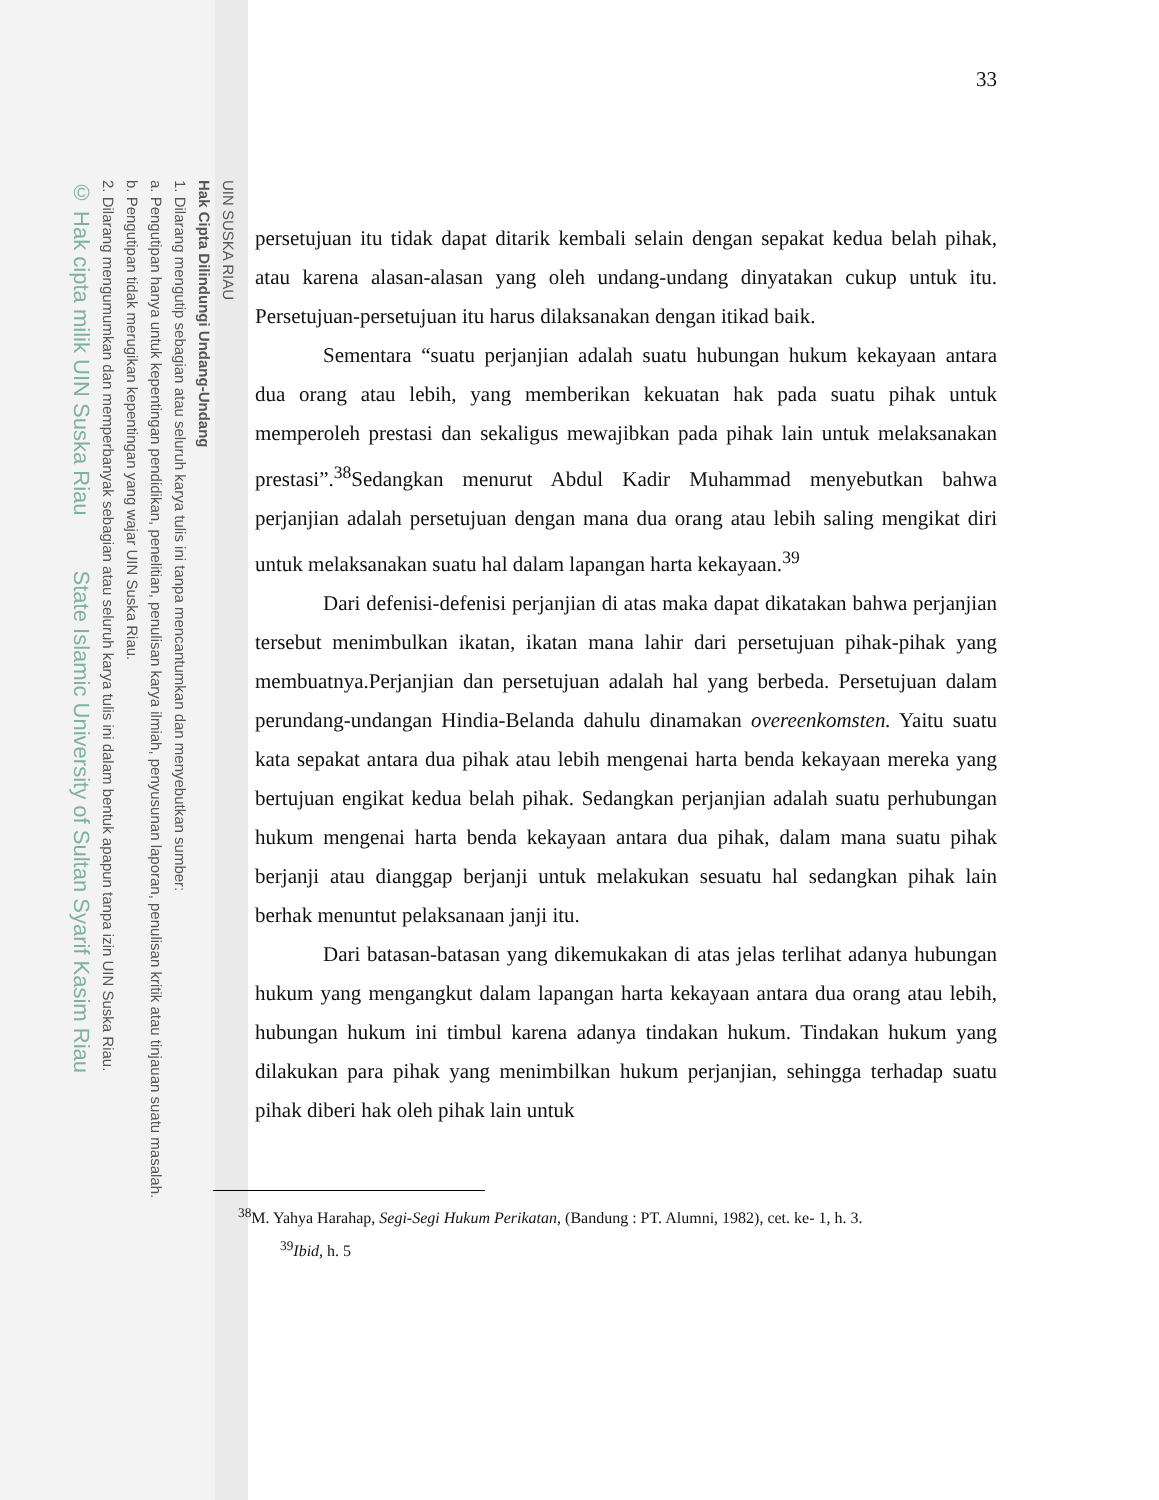UIN SUSKA RIAU
Hak Cipta Dilindungi Undang-Undang
1. Dilarang mengutip sebagian atau seluruh karya tulis ini tanpa mencantumkan dan menyebutkan sumber:
a. Pengutipan hanya untuk kepentingan pendidikan, penelitian, penulisan karya ilmiah, penyusunan laporan, penulisan kritik atau tinjauan suatu masalah.
b. Pengutipan tidak merugikan kepentingan yang wajar UIN Suska Riau.
2. Dilarang mengumumkan dan memperbanyak sebagian atau seluruh karya tulis ini dalam bentuk apapun tanpa izin UIN Suska Riau.
© Hak cipta milik UIN Suska Riau State Islamic University of Sultan Syarif Kasim Riau
33
persetujuan itu tidak dapat ditarik kembali selain dengan sepakat kedua belah pihak, atau karena alasan-alasan yang oleh undang-undang dinyatakan cukup untuk itu. Persetujuan-persetujuan itu harus dilaksanakan dengan itikad baik.
Sementara “suatu perjanjian adalah suatu hubungan hukum kekayaan antara dua orang atau lebih, yang memberikan kekuatan hak pada suatu pihak untuk memperoleh prestasi dan sekaligus mewajibkan pada pihak lain untuk melaksanakan prestasi”.<sup>38</sup>Sedangkan menurut Abdul Kadir Muhammad menyebutkan bahwa perjanjian adalah persetujuan dengan mana dua orang atau lebih saling mengikat diri untuk melaksanakan suatu hal dalam lapangan harta kekayaan.<sup>39</sup>
Dari defenisi-defenisi perjanjian di atas maka dapat dikatakan bahwa perjanjian tersebut menimbulkan ikatan, ikatan mana lahir dari persetujuan pihak-pihak yang membuatnya.Perjanjian dan persetujuan adalah hal yang berbeda. Persetujuan dalam perundang-undangan Hindia-Belanda dahulu dinamakan overeenkomsten. Yaitu suatu kata sepakat antara dua pihak atau lebih mengenai harta benda kekayaan mereka yang bertujuan engikat kedua belah pihak. Sedangkan perjanjian adalah suatu perhubungan hukum mengenai harta benda kekayaan antara dua pihak, dalam mana suatu pihak berjanji atau dianggap berjanji untuk melakukan sesuatu hal sedangkan pihak lain berhak menuntut pelaksanaan janji itu.
Dari batasan-batasan yang dikemukakan di atas jelas terlihat adanya hubungan hukum yang mengangkut dalam lapangan harta kekayaan antara dua orang atau lebih, hubungan hukum ini timbul karena adanya tindakan hukum. Tindakan hukum yang dilakukan para pihak yang menimbilkan hukum perjanjian, sehingga terhadap suatu pihak diberi hak oleh pihak lain untuk
<sup>38</sup> M. Yahya Harahap, Segi-Segi Hukum Perikatan, (Bandung : PT. Alumni, 1982), cet. ke- 1, h. 3.
<sup>39</sup> Ibid, h. 5